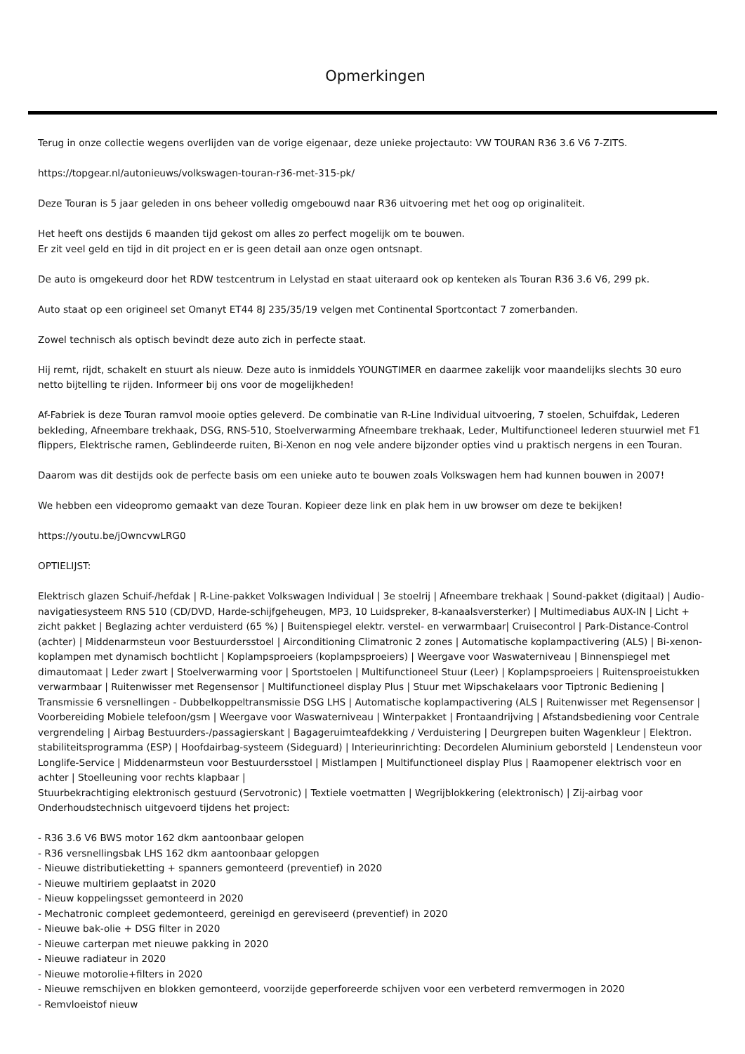Opmerkingen
Terug in onze collectie wegens overlijden van de vorige eigenaar, deze unieke projectauto: VW TOURAN R36 3.6 V6 7-ZITS.
https://topgear.nl/autonieuws/volkswagen-touran-r36-met-315-pk/
Deze Touran is 5 jaar geleden in ons beheer volledig omgebouwd naar R36 uitvoering met het oog op originaliteit.
Het heeft ons destijds 6 maanden tijd gekost om alles zo perfect mogelijk om te bouwen.
Er zit veel geld en tijd in dit project en er is geen detail aan onze ogen ontsnapt.
De auto is omgekeurd door het RDW testcentrum in Lelystad en staat uiteraard ook op kenteken als Touran R36 3.6 V6, 299 pk.
Auto staat op een origineel set Omanyt ET44 8J 235/35/19 velgen met Continental Sportcontact 7 zomerbanden.
Zowel technisch als optisch bevindt deze auto zich in perfecte staat.
Hij remt, rijdt, schakelt en stuurt als nieuw. Deze auto is inmiddels YOUNGTIMER en daarmee zakelijk voor maandelijks slechts 30 euro netto bijtelling te rijden. Informeer bij ons voor de mogelijkheden!
Af-Fabriek is deze Touran ramvol mooie opties geleverd. De combinatie van R-Line Individual uitvoering, 7 stoelen, Schuifdak, Lederen bekleding, Afneembare trekhaak, DSG, RNS-510, Stoelverwarming Afneembare trekhaak, Leder, Multifunctioneel lederen stuurwiel met F1 flippers, Elektrische ramen, Geblindeerde ruiten, Bi-Xenon en nog vele andere bijzonder opties vind u praktisch nergens in een Touran.
Daarom was dit destijds ook de perfecte basis om een unieke auto te bouwen zoals Volkswagen hem had kunnen bouwen in 2007!
We hebben een videopromo gemaakt van deze Touran. Kopieer deze link en plak hem in uw browser om deze te bekijken!
https://youtu.be/jOwncvwLRG0
OPTIELIJST:
Elektrisch glazen Schuif-/hefdak | R-Line-pakket Volkswagen Individual | 3e stoelrij | Afneembare trekhaak | Sound-pakket (digitaal) | Audio-navigatiesysteem RNS 510 (CD/DVD, Harde-schijfgeheugen, MP3, 10 Luidspreker, 8-kanaalsversterker) | Multimediabus AUX-IN | Licht + zicht pakket | Beglazing achter verduisterd (65 %) | Buitenspiegel elektr. verstel- en verwarmbaar| Cruisecontrol | Park-Distance-Control (achter) | Middenarmsteun voor Bestuurdersstoel | Airconditioning Climatronic 2 zones | Automatische koplampactivering (ALS) | Bi-xenon-koplampen met dynamisch bochtlicht | Koplampsproeiers (koplampsproeiers) | Weergave voor Waswaterniveau | Binnenspiegel met dimautomaat | Leder zwart | Stoelverwarming voor | Sportstoelen | Multifunctioneel Stuur (Leer) | Koplampsproeiers | Ruitensproeistukken verwarmbaar | Ruitenwisser met Regensensor | Multifunctioneel display Plus | Stuur met Wipschakelaars voor Tiptronic Bediening | Transmissie 6 versnellingen - Dubbelkoppeltransmissie DSG LHS | Automatische koplampactivering (ALS | Ruitenwisser met Regensensor | Voorbereiding Mobiele telefoon/gsm | Weergave voor Waswaterniveau | Winterpakket | Frontaandrijving | Afstandsbediening voor Centrale vergrendeling | Airbag Bestuurders-/passagierskant | Bagageruimteafdekking / Verduistering | Deurgrepen buiten Wagenkleur | Elektron. stabiliteitsprogramma (ESP) | Hoofdairbag-systeem (Sideguard) | Interieurinrichting: Decordelen Aluminium geborsteld | Lendensteun voor
Longlife-Service | Middenarmsteun voor Bestuurdersstoel | Mistlampen | Multifunctioneel display Plus | Raamopener elektrisch voor en achter | Stoelleuning voor rechts klapbaar |
Stuurbekrachtiging elektronisch gestuurd (Servotronic) | Textiele voetmatten | Wegrijblokkering (elektronisch) | Zij-airbag voor
Onderhoudstechnisch uitgevoerd tijdens het project:
- R36 3.6 V6 BWS motor 162 dkm aantoonbaar gelopen
- R36 versnellingsbak LHS 162 dkm aantoonbaar gelopgen
- Nieuwe distributieketting + spanners gemonteerd (preventief) in 2020
- Nieuwe multiriem geplaatst in 2020
- Nieuw koppelingsset gemonteerd in 2020
- Mechatronic compleet gedemonteerd, gereinigd en gereviseerd (preventief) in 2020
- Nieuwe bak-olie + DSG filter in 2020
- Nieuwe carterpan met nieuwe pakking in 2020
- Nieuwe radiateur in 2020
- Nieuwe motorolie+filters in 2020
- Nieuwe remschijven en blokken gemonteerd, voorzijde geperforeerde schijven voor een verbeterd remvermogen in 2020
- Remvloeistof nieuw